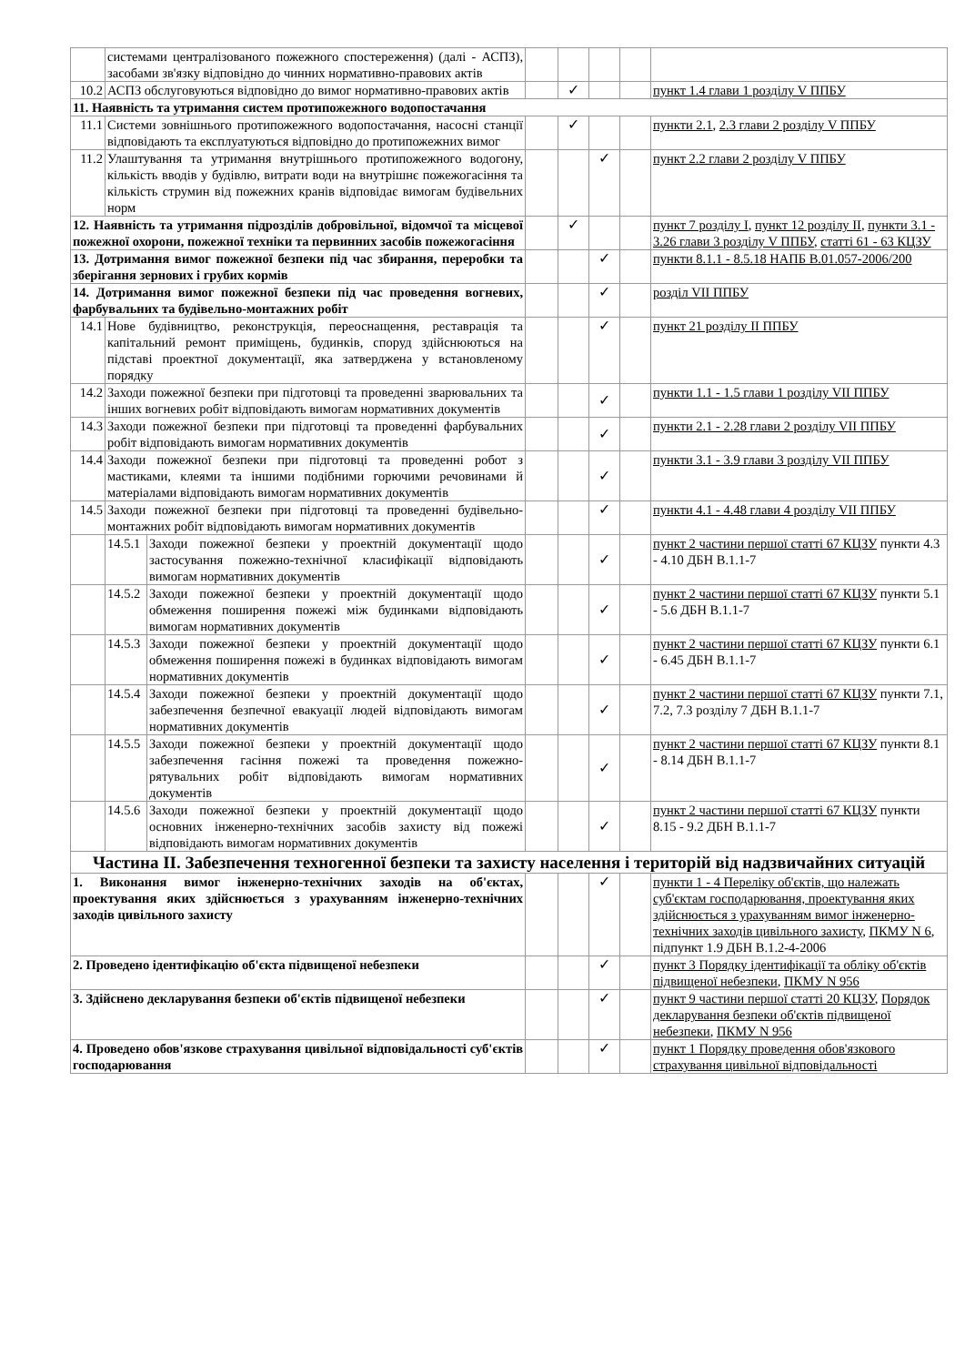| | системами централізованого пожежного спостереження) (далі - АСПЗ), засобами зв'язку відповідно до чинних нормативно-правових актів | | | | | | |
| 10.2 | АСПЗ обслуговуються відповідно до вимог нормативно-правових актів | | | ✓ | | | пункт 1.4 глави 1 розділу V ППБУ |
| 11. Наявність та утримання систем протипожежного водопостачання | | | | | | | |
| 11.1 | Системи зовнішнього протипожежного водопостачання, насосні станції відповідають та експлуатуються відповідно до протипожежних вимог | | | ✓ | | | пункти 2.1 , 2.3 глави 2 розділу V ППБУ |
| 11.2 | Улаштування та утримання внутрішнього протипожежного водогону, кількість вводів у будівлю, витрати води на внутрішнє пожежогасіння та кількість струмин від пожежних кранів відповідає вимогам будівельних норм | | | | ✓ | | пункт 2.2 глави 2 розділу V ППБУ |
| 12. Наявність та утримання підрозділів добровільної, відомчої та місцевої пожежної охорони, пожежної техніки та первинних засобів пожежогасіння | | | | ✓ | | | пункт 7 розділу I , пункт 12 розділу II , пункти 3.1 - 3.26 глави 3 розділу V ППБУ , статті 61 - 63 КЦЗУ |
| 13. Дотримання вимог пожежної безпеки під час збирання, переробки та зберігання зернових і грубих кормів | | | | | ✓ | | пункти 8.1.1 - 8.5.18 НАПБ В.01.057-2006/200 |
| 14. Дотримання вимог пожежної безпеки під час проведення вогневих, фарбувальних та будівельно-монтажних робіт | | | | | ✓ | | розділ VII ППБУ |
| 14.1 | Нове будівництво, реконструкція, переоснащення, реставрація та капітальний ремонт приміщень, будинків, споруд здійснюються на підставі проектної документації, яка затверджена у встановленому порядку | | | | ✓ | | пункт 21 розділу II ППБУ |
| 14.2 | Заходи пожежної безпеки при підготовці та проведенні зварювальних та інших вогневих робіт відповідають вимогам нормативних документів | | | | ✓ | | пункти 1.1 - 1.5 глави 1 розділу VII ППБУ |
| 14.3 | Заходи пожежної безпеки при підготовці та проведенні фарбувальних робіт відповідають вимогам нормативних документів | | | | ✓ | | пункти 2.1 - 2.28 глави 2 розділу VII ППБУ |
| 14.4 | Заходи пожежної безпеки при підготовці та проведенні робот з мастиками, клеями та іншими подібними горючими речовинами й матеріалами відповідають вимогам нормативних документів | | | | ✓ | | пункти 3.1 - 3.9 глави 3 розділу VII ППБУ |
| 14.5 | Заходи пожежної безпеки при підготовці та проведенні будівельно-монтажних робіт відповідають вимогам нормативних документів | | | | ✓ | | пункти 4.1 - 4.48 глави 4 розділу VII ППБУ |
| | 14.5.1 | Заходи пожежної безпеки у проектній документації щодо застосування пожежно-технічної класифікації відповідають вимогам нормативних документів | | | ✓ | | пункт 2 частини першої статті 67 КЦЗУ пункти 4.3 - 4.10 ДБН В.1.1-7 |
| | 14.5.2 | Заходи пожежної безпеки у проектній документації щодо обмеження поширення пожежі між будинками відповідають вимогам нормативних документів | | | ✓ | | пункт 2 частини першої статті 67 КЦЗУ пункти 5.1 - 5.6 ДБН В.1.1-7 |
| | 14.5.3 | Заходи пожежної безпеки у проектній документації щодо обмеження поширення пожежі в будинках відповідають вимогам нормативних документів | | | ✓ | | пункт 2 частини першої статті 67 КЦЗУ пункти 6.1 - 6.45 ДБН В.1.1-7 |
| | 14.5.4 | Заходи пожежної безпеки у проектній документації щодо забезпечення безпечної евакуації людей відповідають вимогам нормативних документів | | | ✓ | | пункт 2 частини першої статті 67 КЦЗУ пункти 7.1, 7.2, 7.3 розділу 7 ДБН В.1.1-7 |
| | 14.5.5 | Заходи пожежної безпеки у проектній документації щодо забезпечення гасіння пожежі та проведення пожежно-рятувальних робіт відповідають вимогам нормативних документів | | | ✓ | | пункт 2 частини першої статті 67 КЦЗУ пункти 8.1 - 8.14 ДБН В.1.1-7 |
| | 14.5.6 | Заходи пожежної безпеки у проектній документації щодо основних інженерно-технічних засобів захисту від пожежі відповідають вимогам нормативних документів | | | ✓ | | пункт 2 частини першої статті 67 КЦЗУ пункти 8.15 - 9.2 ДБН В.1.1-7 |
| Частина II. Забезпечення техногенної безпеки та захисту населення і територій від надзвичайних ситуацій | | | | | | | |
| 1. Виконання вимог інженерно-технічних заходів на об'єктах, проектування яких здійснюється з урахуванням інженерно-технічних заходів цивільного захисту | | | | | ✓ | | пункти 1 - 4 Переліку об'єктів, що належать суб'єктам господарювання, проектування яких здійснюється з урахуванням вимог інженерно-технічних заходів цивільного захисту , ПКМУ N 6 , підпункт 1.9 ДБН В.1.2-4-2006 |
| 2. Проведено ідентифікацію об'єкта підвищеної небезпеки | | | | | ✓ | | пункт 3 Порядку ідентифікації та обліку об'єктів підвищеної небезпеки , ПКМУ N 956 |
| 3. Здійснено декларування безпеки об'єктів підвищеної небезпеки | | | | | ✓ | | пункт 9 частини першої статті 20 КЦЗУ , Порядок декларування безпеки об'єктів підвищеної небезпеки , ПКМУ N 956 |
| 4. Проведено обов'язкове страхування цивільної відповідальності суб'єктів господарювання | | | | | ✓ | | пункт 1 Порядку проведення обов'язкового страхування цивільної відповідальності |